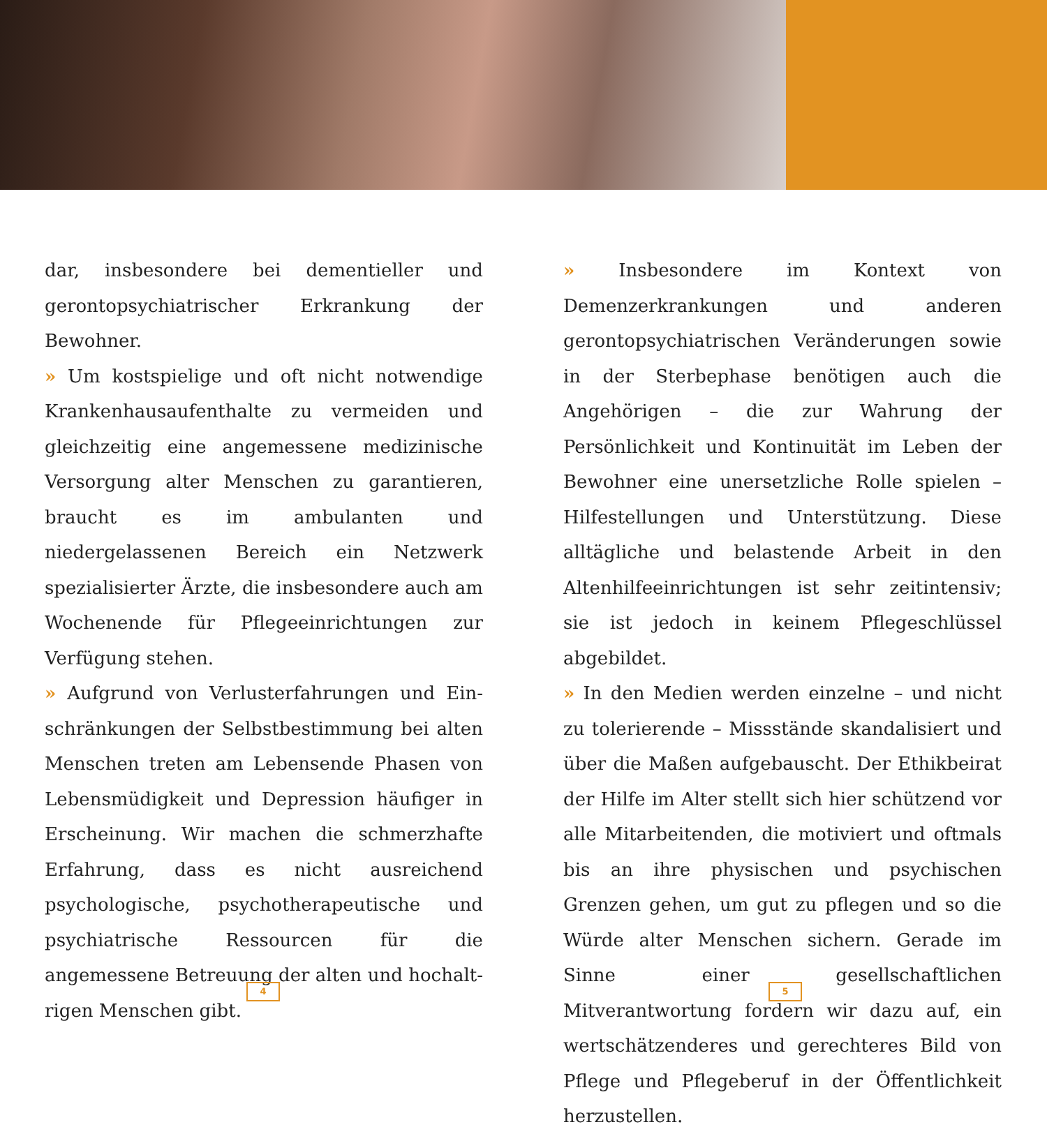dar, insbesondere bei dementieller und gerontopsy­chiatrischer Erkrankung der Bewohner.
» Um kostspielige und oft nicht notwendige Kran­kenhausaufenthalte zu vermeiden und gleichzeitig eine angemessene medizinische Versorgung alter Menschen zu garantieren, braucht es im ambulan­ten und niedergelassenen Bereich ein Netzwerk spezialisierter Ärzte, die insbesondere auch am Wo­chenende für Pflegeeinrichtungen zur Verfügung stehen.
» Aufgrund von Verlusterfahrungen und Ein­schränkungen der Selbstbestimmung bei alten Menschen treten am Lebensende Phasen von Le­bensmüdigkeit und Depression häufiger in Erschei­nung. Wir machen die schmerzhafte Erfahrung, dass es nicht ausreichend psychologische, psycho­therapeutische und psychiatrische Ressourcen für die angemessene Betreuung der alten und hochalt­rigen Menschen gibt.
» Insbesondere im Kontext von Demenzerkrankun­gen und anderen gerontopsychiatrischen Verände­rungen sowie in der Sterbephase benötigen auch die Angehörigen – die zur Wahrung der Persönlichkeit und Kontinuität im Leben der Bewohner eine un­ersetzliche Rolle spielen – Hilfestellungen und Un­terstützung. Diese alltägliche und belastende Arbeit in den Altenhilfeeinrichtungen ist sehr zeitintensiv; sie ist jedoch in keinem Pflegeschlüssel abgebildet.
» In den Medien werden einzelne – und nicht zu tolerierende – Missstände skandalisiert und über die Maßen aufgebauscht. Der Ethikbeirat der Hil­fe im Alter stellt sich hier schützend vor alle Mit­arbeitenden, die motiviert und oftmals bis an ihre physischen und psychischen Grenzen gehen, um gut zu pflegen und so die Würde alter Menschen sichern. Gerade im Sinne einer gesellschaftlichen Mitverantwortung fordern wir dazu auf, ein wert­schätzenderes und gerechteres Bild von Pflege und Pflegeberuf in der Öffentlichkeit herzustellen.
4 5